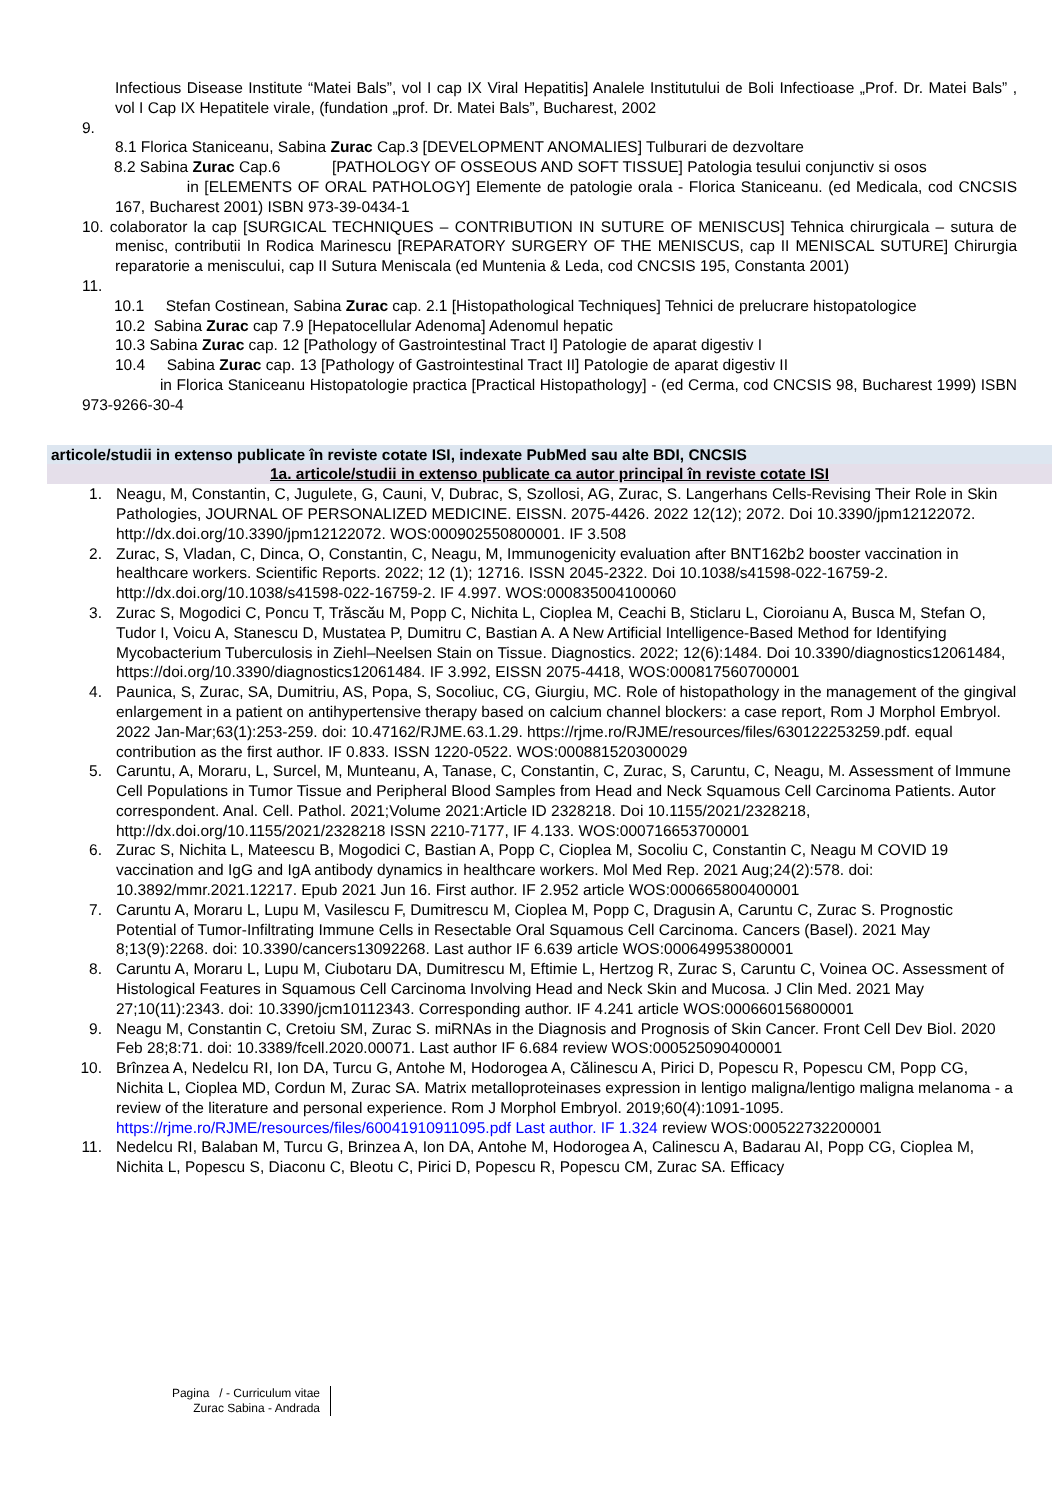Infectious Disease Institute “Matei Bals”, vol I cap IX Viral Hepatitis] Analele Institutului de Boli Infectioase „Prof. Dr. Matei Bals” , vol I Cap IX Hepatitele virale, (fundation „prof. Dr. Matei Bals”, Bucharest, 2002
9.
8.1 Florica Staniceanu, Sabina Zurac Cap.3 [DEVELOPMENT ANOMALIES] Tulburari de dezvoltare
8.2 Sabina Zurac Cap.6 [PATHOLOGY OF OSSEOUS AND SOFT TISSUE] Patologia tesului conjunctiv si osos
in [ELEMENTS OF ORAL PATHOLOGY] Elemente de patologie orala - Florica Staniceanu. (ed Medicala, cod CNCSIS 167, Bucharest 2001) ISBN 973-39-0434-1
10. colaborator la cap [SURGICAL TECHNIQUES – CONTRIBUTION IN SUTURE OF MENISCUS] Tehnica chirurgicala – sutura de menisc, contributii In Rodica Marinescu [REPARATORY SURGERY OF THE MENISCUS, cap II MENISCAL SUTURE] Chirurgia reparatorie a meniscului, cap II Sutura Meniscala (ed Muntenia & Leda, cod CNCSIS 195, Constanta 2001)
11.
10.1 Stefan Costinean, Sabina Zurac cap. 2.1 [Histopathological Techniques] Tehnici de prelucrare histopatologice
10.2 Sabina Zurac cap 7.9 [Hepatocellular Adenoma] Adenomul hepatic
10.3 Sabina Zurac cap. 12 [Pathology of Gastrointestinal Tract I] Patologie de aparat digestiv I
10.4 Sabina Zurac cap. 13 [Pathology of Gastrointestinal Tract II] Patologie de aparat digestiv II
in Florica Staniceanu Histopatologie practica [Practical Histopathology] - (ed Cerma, cod CNCSIS 98, Bucharest 1999) ISBN 973-9266-30-4
articole/studii in extenso publicate în reviste cotate ISI, indexate PubMed sau alte BDI, CNCSIS
1a. articole/studii in extenso publicate ca autor principal în reviste cotate ISI
1. Neagu, M, Constantin, C, Jugulete, G, Cauni, V, Dubrac, S, Szollosi, AG, Zurac, S. Langerhans Cells-Revising Their Role in Skin Pathologies, JOURNAL OF PERSONALIZED MEDICINE. EISSN. 2075-4426. 2022 12(12); 2072. Doi 10.3390/jpm12122072. http://dx.doi.org/10.3390/jpm12122072. WOS:000902550800001. IF 3.508
2. Zurac, S, Vladan, C, Dinca, O, Constantin, C, Neagu, M, Immunogenicity evaluation after BNT162b2 booster vaccination in healthcare workers. Scientific Reports. 2022; 12 (1); 12716. ISSN 2045-2322. Doi 10.1038/s41598-022-16759-2. http://dx.doi.org/10.1038/s41598-022-16759-2. IF 4.997. WOS:000835004100060
3. Zurac S, Mogodici C, Poncu T, Trăscău M, Popp C, Nichita L, Cioplea M, Ceachi B, Sticlaru L, Cioroianu A, Busca M, Stefan O, Tudor I, Voicu A, Stanescu D, Mustatea P, Dumitru C, Bastian A. A New Artificial Intelligence-Based Method for Identifying Mycobacterium Tuberculosis in Ziehl–Neelsen Stain on Tissue. Diagnostics. 2022; 12(6):1484. Doi 10.3390/diagnostics12061484, https://doi.org/10.3390/diagnostics12061484. IF 3.992, EISSN 2075-4418, WOS:000817560700001
4. Paunica, S, Zurac, SA, Dumitriu, AS, Popa, S, Socoliuc, CG, Giurgiu, MC. Role of histopathology in the management of the gingival enlargement in a patient on antihypertensive therapy based on calcium channel blockers: a case report, Rom J Morphol Embryol. 2022 Jan-Mar;63(1):253-259. doi: 10.47162/RJME.63.1.29. https://rjme.ro/RJME/resources/files/630122253259.pdf. equal contribution as the first author. IF 0.833. ISSN 1220-0522. WOS:000881520300029
5. Caruntu, A, Moraru, L, Surcel, M, Munteanu, A, Tanase, C, Constantin, C, Zurac, S, Caruntu, C, Neagu, M. Assessment of Immune Cell Populations in Tumor Tissue and Peripheral Blood Samples from Head and Neck Squamous Cell Carcinoma Patients. Autor correspondent. Anal. Cell. Pathol. 2021;Volume 2021:Article ID 2328218. Doi 10.1155/2021/2328218, http://dx.doi.org/10.1155/2021/2328218 ISSN 2210-7177, IF 4.133. WOS:000716653700001
6. Zurac S, Nichita L, Mateescu B, Mogodici C, Bastian A, Popp C, Cioplea M, Socoliu C, Constantin C, Neagu M COVID 19 vaccination and IgG and IgA antibody dynamics in healthcare workers. Mol Med Rep. 2021 Aug;24(2):578. doi: 10.3892/mmr.2021.12217. Epub 2021 Jun 16. First author. IF 2.952 article WOS:000665800400001
7. Caruntu A, Moraru L, Lupu M, Vasilescu F, Dumitrescu M, Cioplea M, Popp C, Dragusin A, Caruntu C, Zurac S. Prognostic Potential of Tumor-Infiltrating Immune Cells in Resectable Oral Squamous Cell Carcinoma. Cancers (Basel). 2021 May 8;13(9):2268. doi: 10.3390/cancers13092268. Last author IF 6.639 article WOS:000649953800001
8. Caruntu A, Moraru L, Lupu M, Ciubotaru DA, Dumitrescu M, Eftimie L, Hertzog R, Zurac S, Caruntu C, Voinea OC. Assessment of Histological Features in Squamous Cell Carcinoma Involving Head and Neck Skin and Mucosa. J Clin Med. 2021 May 27;10(11):2343. doi: 10.3390/jcm10112343. Corresponding author. IF 4.241 article WOS:000660156800001
9. Neagu M, Constantin C, Cretoiu SM, Zurac S. miRNAs in the Diagnosis and Prognosis of Skin Cancer. Front Cell Dev Biol. 2020 Feb 28;8:71. doi: 10.3389/fcell.2020.00071. Last author IF 6.684 review WOS:000525090400001
10. Brînzea A, Nedelcu RI, Ion DA, Turcu G, Antohe M, Hodorogea A, Călinescu A, Pirici D, Popescu R, Popescu CM, Popp CG, Nichita L, Cioplea MD, Cordun M, Zurac SA. Matrix metalloproteinases expression in lentigo maligna/lentigo maligna melanoma - a review of the literature and personal experience. Rom J Morphol Embryol. 2019;60(4):1091-1095. https://rjme.ro/RJME/resources/files/60041910911095.pdf Last author. IF 1.324 review WOS:000522732200001
11. Nedelcu RI, Balaban M, Turcu G, Brinzea A, Ion DA, Antohe M, Hodorogea A, Calinescu A, Badarau AI, Popp CG, Cioplea M, Nichita L, Popescu S, Diaconu C, Bleotu C, Pirici D, Popescu R, Popescu CM, Zurac SA. Efficacy
Pagina / - Curriculum vitae
Zurac Sabina - Andrada